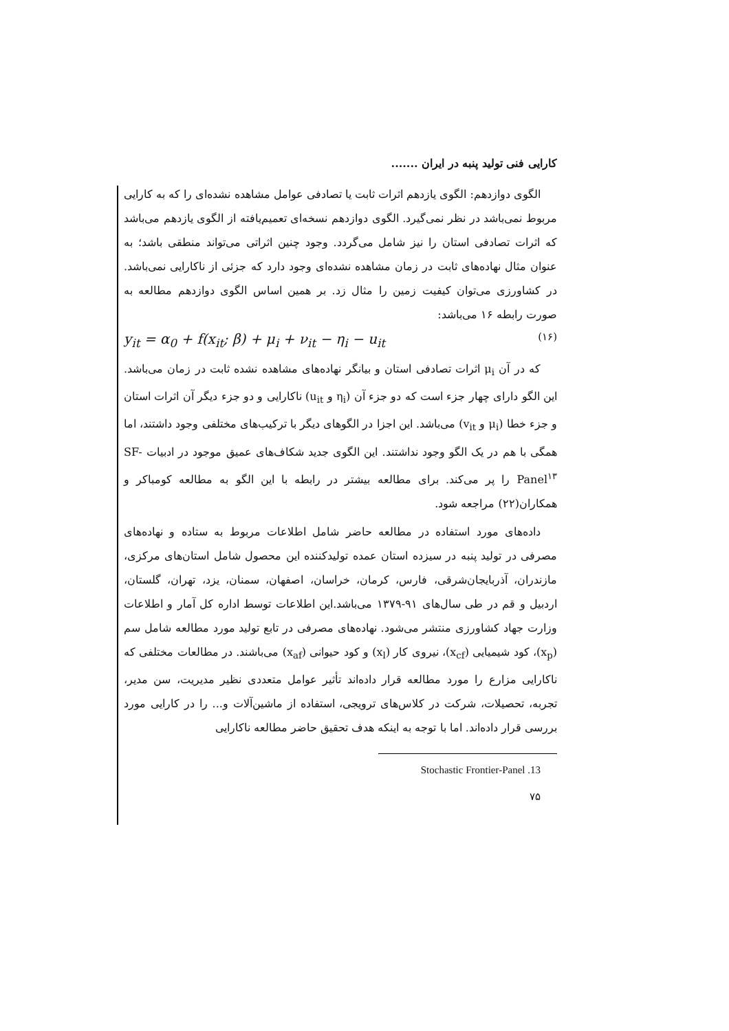کارایی فنی تولید پنبه در ایران .......
الگوی دوازدهم: الگوی یازدهم اثرات ثابت یا تصادفی عوامل مشاهده نشده‌ای را که به کارایی مربوط نمی‌باشد در نظر نمی‌گیرد. الگوی دوازدهم نسخه‌ای تعمیم‌یافته از الگوی یازدهم می‌باشد که اثرات تصادفی استان را نیز شامل می‌گردد. وجود چنین اثراتی می‌تواند منطقی باشد؛ به عنوان مثال نهاده‌های ثابت در زمان مشاهده نشده‌ای وجود دارد که جزئی از ناکارایی نمی‌باشد. در کشاورزی می‌توان کیفیت زمین را مثال زد. بر همین اساس الگوی دوازدهم مطالعه به صورت رابطه ۱۶ می‌باشد:
y<sub>it</sub> = α<sub>0</sub> + f(x<sub>it</sub>; β) + μ<sub>i</sub> + ν<sub>it</sub> − η<sub>i</sub> − u<sub>it</sub> (۱۶)
که در آن μ<sub>i</sub> اثرات تصادفی استان و بیانگر نهاده‌های مشاهده نشده ثابت در زمان می‌باشد. این الگو دارای چهار جزء است که دو جزء آن (η<sub>i</sub> و u<sub>it</sub>) ناکارایی و دو جزء دیگر آن اثرات استان و جزء خطا (μ<sub>i</sub> و v<sub>it</sub>) می‌باشد. این اجزا در الگوهای دیگر با ترکیب‌های مختلفی وجود داشتند، اما همگی با هم در یک الگو وجود نداشتند. این الگوی جدید شکاف‌های عمیق موجود در ادبیات SF-Panel<sup>۱۳</sup> را پر می‌کند. برای مطالعه بیشتر در رابطه با این الگو به مطالعه کومباکر و همکاران(۲۲) مراجعه شود.
داده‌های مورد استفاده در مطالعه حاضر شامل اطلاعات مربوط به ستاده و نهاده‌های مصرفی در تولید پنبه در سیزده استان عمده تولیدکننده این محصول شامل استان‌های مرکزی، مازندران، آذربایجان‌شرقی، فارس، کرمان، خراسان، اصفهان، سمنان، یزد، تهران، گلستان، اردبیل و قم در طی سال‌های ۹۱-۱۳۷۹ می‌باشد.این اطلاعات توسط اداره کل آمار و اطلاعات وزارت جهاد کشاورزی منتشر می‌شود. نهاده‌های مصرفی در تابع تولید مورد مطالعه شامل سم (x<sub>p</sub>)، کود شیمیایی (x<sub>cf</sub>)، نیروی کار (x<sub>l</sub>) و کود حیوانی (x<sub>af</sub>) می‌باشند. در مطالعات مختلفی که ناکارایی مزارع را مورد مطالعه قرار داده‌اند تأثیر عوامل متعددی نظیر مدیریت، سن مدیر، تجربه، تحصیلات، شرکت در کلاس‌های ترویجی، استفاده از ماشین‌آلات و... را در کارایی مورد بررسی قرار داده‌اند. اما با توجه به اینکه هدف تحقیق حاضر مطالعه ناکارایی
13. Stochastic Frontier-Panel
۷۵